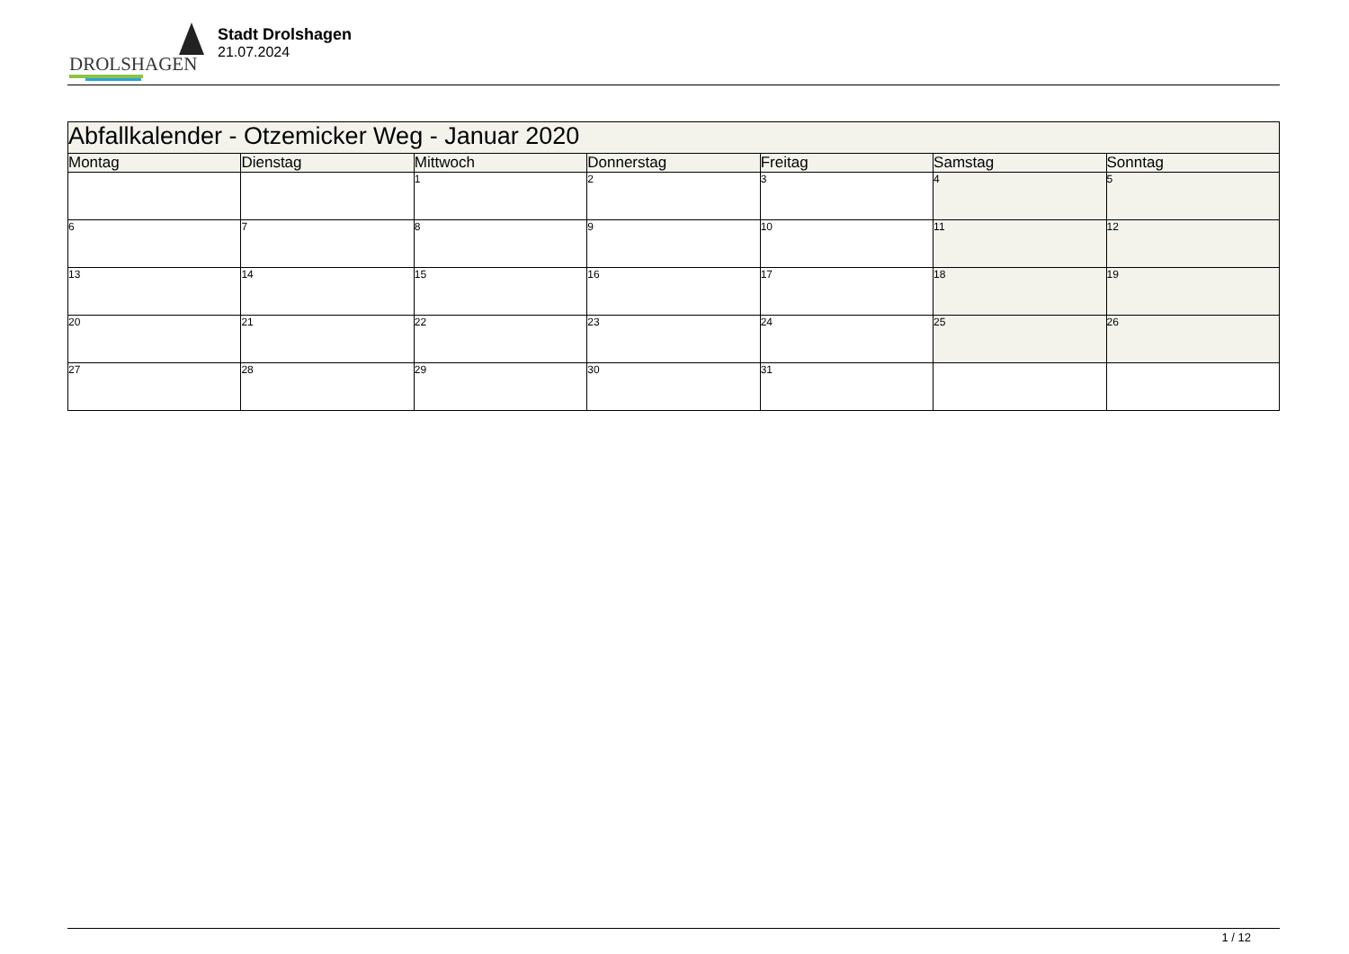DROLSHAGEN
Stadt Drolshagen
21.07.2024
| Abfallkalender - Otzemicker Weg - Januar 2020 | | | | | | |
| --- | --- | --- | --- | --- | --- | --- |
| Montag | Dienstag | Mittwoch | Donnerstag | Freitag | Samstag | Sonntag |
| | | 1 | 2 | 3 | 4 | 5 |
| 6 | 7 | 8 | 9 | 10 | 11 | 12 |
| 13 | 14 | 15 | 16 | 17 | 18 | 19 |
| 20 | 21 | 22 | 23 | 24 | 25 | 26 |
| 27 | 28 | 29 | 30 | 31 | | |
1 / 12